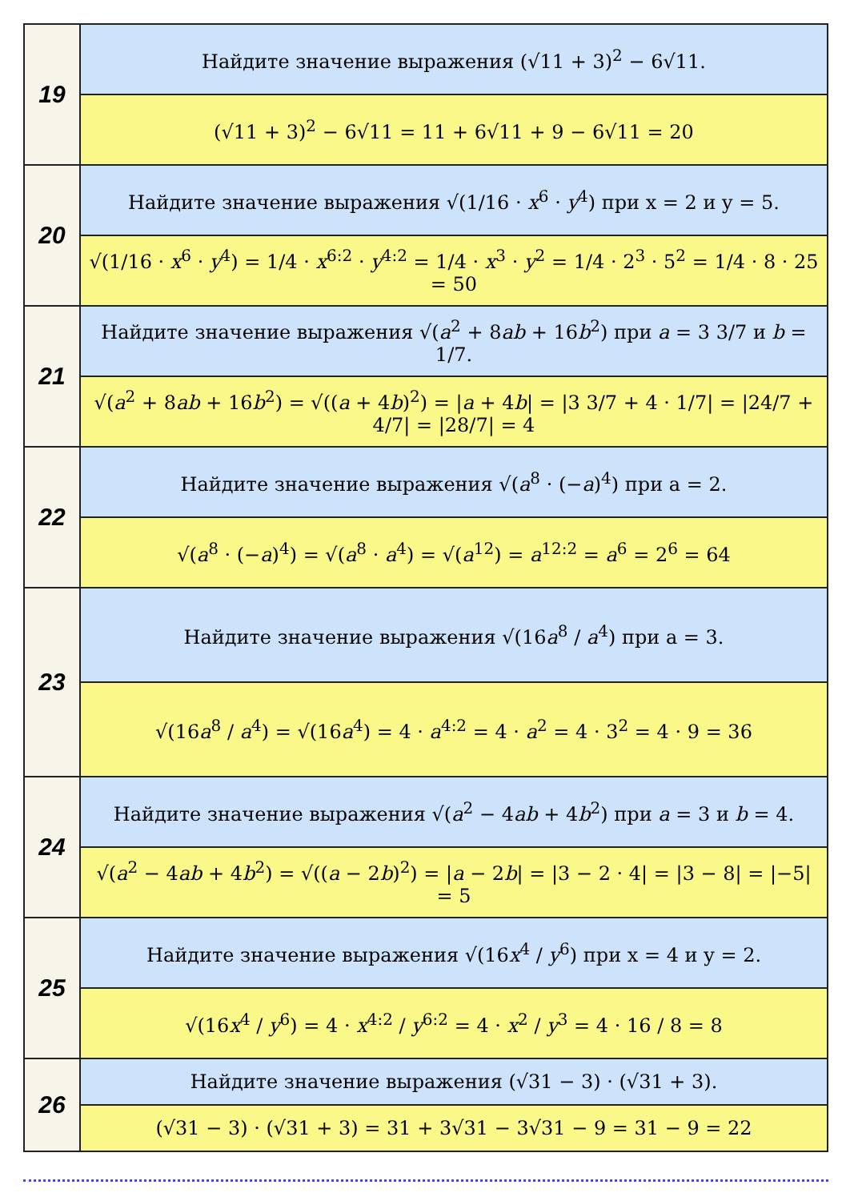| 19 | Найдите значение выражения (√11 + 3)<sup>2</sup> − 6√11. |
| | (√11 + 3)<sup>2</sup> − 6√11 = 11 + 6√11 + 9 − 6√11 = 20 |
| 20 | Найдите значение выражения √(1/16 · x<sup>6</sup> · y<sup>4</sup>) при x = 2 и y = 5. |
| | √(1/16 · x<sup>6</sup> · y<sup>4</sup>) = 1/4 · x<sup>6:2</sup> · y<sup>4:2</sup> = 1/4 · x<sup>3</sup> · y<sup>2</sup> = 1/4 · 2<sup>3</sup> · 5<sup>2</sup> = 1/4 · 8 · 25 = 50 |
| 21 | Найдите значение выражения √( a<sup>2</sup> + 8 ab + 16 b<sup>2</sup>) при a = 3 3/7 и b = 1/7. |
| | √( a<sup>2</sup> + 8 ab + 16 b<sup>2</sup>) = √(( a + 4 b )<sup>2</sup>) = / a + 4 b / = /3 3/7 + 4 · 1/7/ = /24/7 + 4/7/ = /28/7/ = 4 |
| 22 | Найдите значение выражения √( a<sup>8</sup> · (− a )<sup>4</sup>) при a = 2. |
| | √( a<sup>8</sup> · (− a )<sup>4</sup>) = √( a<sup>8</sup> · a<sup>4</sup>) = √( a<sup>12</sup>) = a<sup>12:2</sup> = a<sup>6</sup> = 2<sup>6</sup> = 64 |
| 23 | Найдите значение выражения √(16 a<sup>8</sup> / a<sup>4</sup>) при a = 3. |
| | √(16 a<sup>8</sup> / a<sup>4</sup>) = √(16 a<sup>4</sup>) = 4 · a<sup>4:2</sup> = 4 · a<sup>2</sup> = 4 · 3<sup>2</sup> = 4 · 9 = 36 |
| 24 | Найдите значение выражения √( a<sup>2</sup> − 4 ab + 4 b<sup>2</sup>) при a = 3 и b = 4. |
| | √( a<sup>2</sup> − 4 ab + 4 b<sup>2</sup>) = √(( a − 2 b )<sup>2</sup>) = / a − 2 b / = /3 − 2 · 4/ = /3 − 8/ = /−5/ = 5 |
| 25 | Найдите значение выражения √(16 x<sup>4</sup> / y<sup>6</sup>) при x = 4 и y = 2. |
| | √(16 x<sup>4</sup> / y<sup>6</sup>) = 4 · x<sup>4:2</sup> / y<sup>6:2</sup> = 4 · x<sup>2</sup> / y<sup>3</sup> = 4 · 16 / 8 = 8 |
| 26 | Найдите значение выражения (√31 − 3) · (√31 + 3). |
| | (√31 − 3) · (√31 + 3) = 31 + 3√31 − 3√31 − 9 = 31 − 9 = 22 |